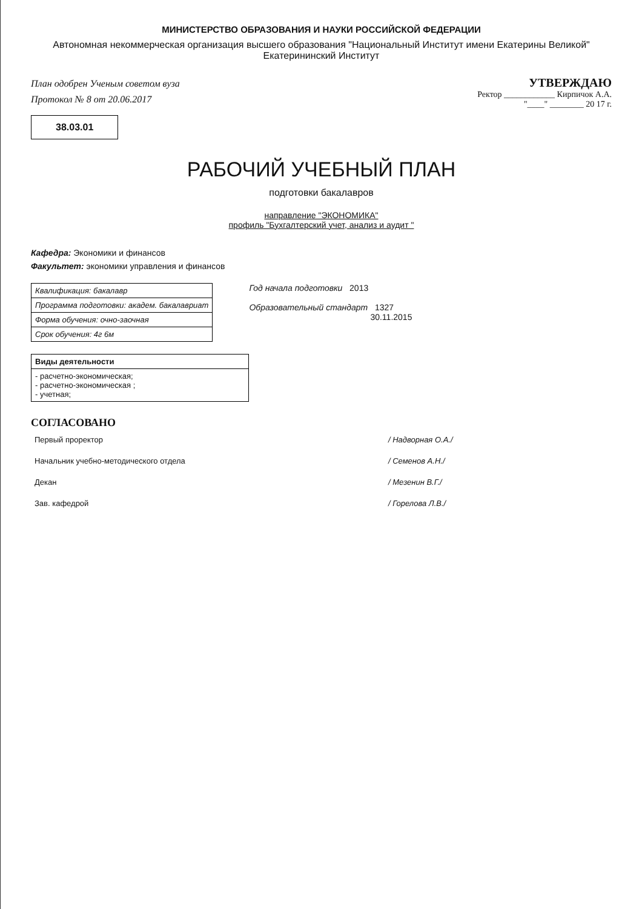МИНИСТЕРСТВО ОБРАЗОВАНИЯ И НАУКИ РОССИЙСКОЙ ФЕДЕРАЦИИ
Автономная некоммерческая организация высшего образования "Национальный Институт имени Екатерины Великой"
Екатерининский Институт
План одобрен Ученым советом вуза
Протокол № 8 от 20.06.2017
38.03.01
УТВЕРЖДАЮ
Ректор ____________ Кирпичок А.А.
"____" ________ 20 17 г.
РАБОЧИЙ УЧЕБНЫЙ ПЛАН
подготовки бакалавров
направление "ЭКОНОМИКА"
профиль "Бухгалтерский учет, анализ и аудит "
Кафедра: Экономики и финансов
Факультет: экономики управления и финансов
| Квалификация: бакалавр |
| Программа подготовки: академ. бакалавриат |
| Форма обучения: очно-заочная |
| Срок обучения: 4г 6м |
Год начала подготовки 2013
Образовательный стандарт 1327
30.11.2015
| Виды деятельности |
| --- |
| - расчетно-экономическая; - расчетно-экономическая ; - учетная; |
СОГЛАСОВАНО
| Первый проректор | | / Надворная О.А./ |
| Начальник учебно-методического отдела | | / Семенов А.Н./ |
| Декан | | / Мезенин В.Г./ |
| Зав. кафедрой | | / Горелова Л.В./ |